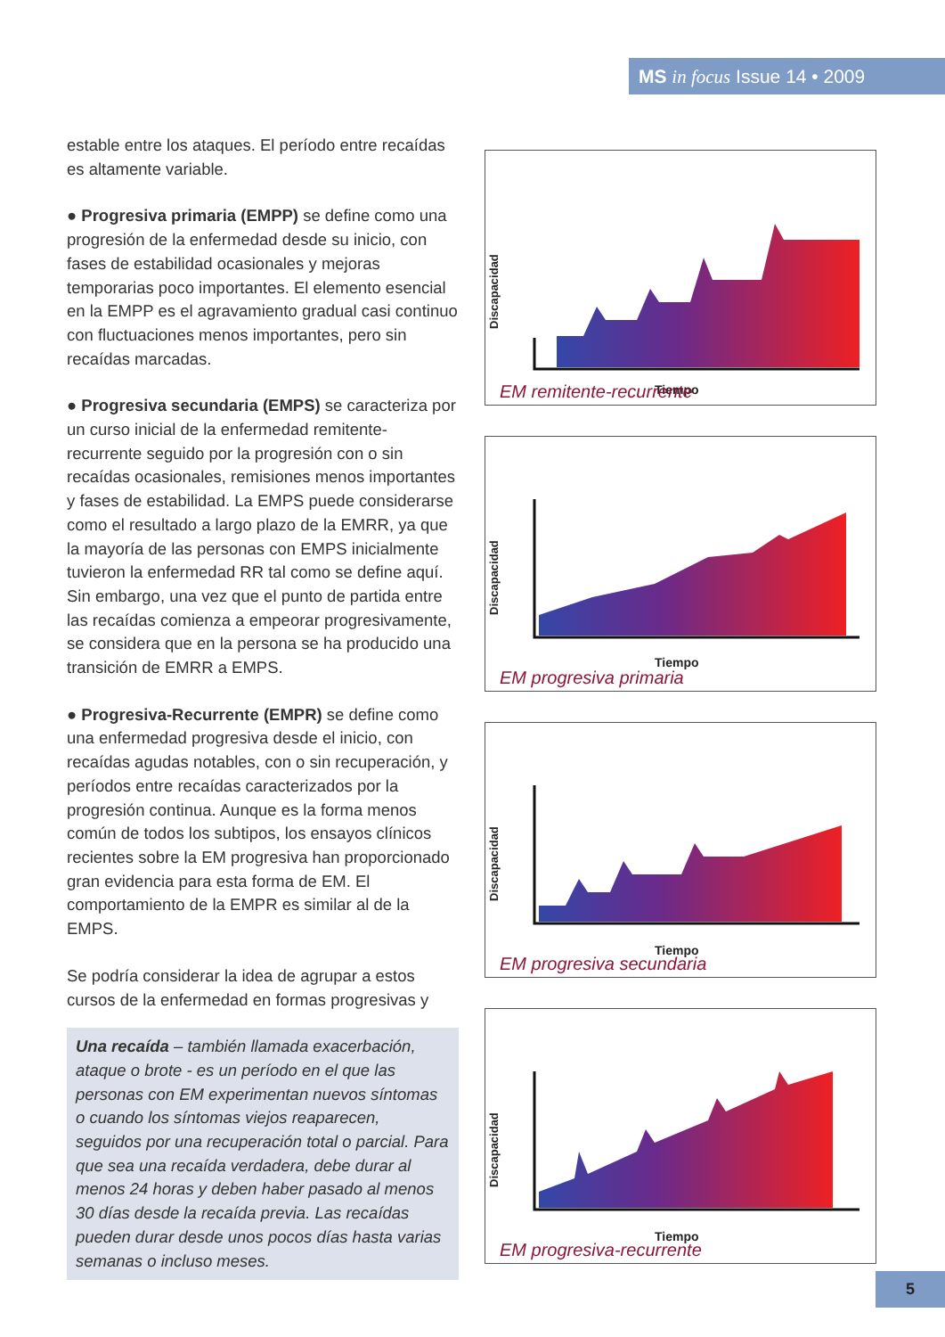MS in focus Issue 14 • 2009
estable entre los ataques. El período entre recaídas es altamente variable.
● Progresiva primaria (EMPP) se define como una progresión de la enfermedad desde su inicio, con fases de estabilidad ocasionales y mejoras temporarias poco importantes. El elemento esencial en la EMPP es el agravamiento gradual casi continuo con fluctuaciones menos importantes, pero sin recaídas marcadas.
● Progresiva secundaria (EMPS) se caracteriza por un curso inicial de la enfermedad remitente-recurrente seguido por la progresión con o sin recaídas ocasionales, remisiones menos importantes y fases de estabilidad. La EMPS puede considerarse como el resultado a largo plazo de la EMRR, ya que la mayoría de las personas con EMPS inicialmente tuvieron la enfermedad RR tal como se define aquí. Sin embargo, una vez que el punto de partida entre las recaídas comienza a empeorar progresivamente, se considera que en la persona se ha producido una transición de EMRR a EMPS.
● Progresiva-Recurrente (EMPR) se define como una enfermedad progresiva desde el inicio, con recaídas agudas notables, con o sin recuperación, y períodos entre recaídas caracterizados por la progresión continua. Aunque es la forma menos común de todos los subtipos, los ensayos clínicos recientes sobre la EM progresiva han proporcionado gran evidencia para esta forma de EM. El comportamiento de la EMPR es similar al de la EMPS.
Se podría considerar la idea de agrupar a estos cursos de la enfermedad en formas progresivas y
Una recaída – también llamada exacerbación, ataque o brote - es un período en el que las personas con EM experimentan nuevos síntomas o cuando los síntomas viejos reaparecen, seguidos por una recuperación total o parcial. Para que sea una recaída verdadera, debe durar al menos 24 horas y deben haber pasado al menos 30 días desde la recaída previa. Las recaídas pueden durar desde unos pocos días hasta varias semanas o incluso meses.
Discapacidad
Tiempo
EM remitente-recurrente
Discapacidad
Tiempo
EM progresiva primaria
Discapacidad
Tiempo
EM progresiva secundaria
Discapacidad
Tiempo
EM progresiva-recurrente
5